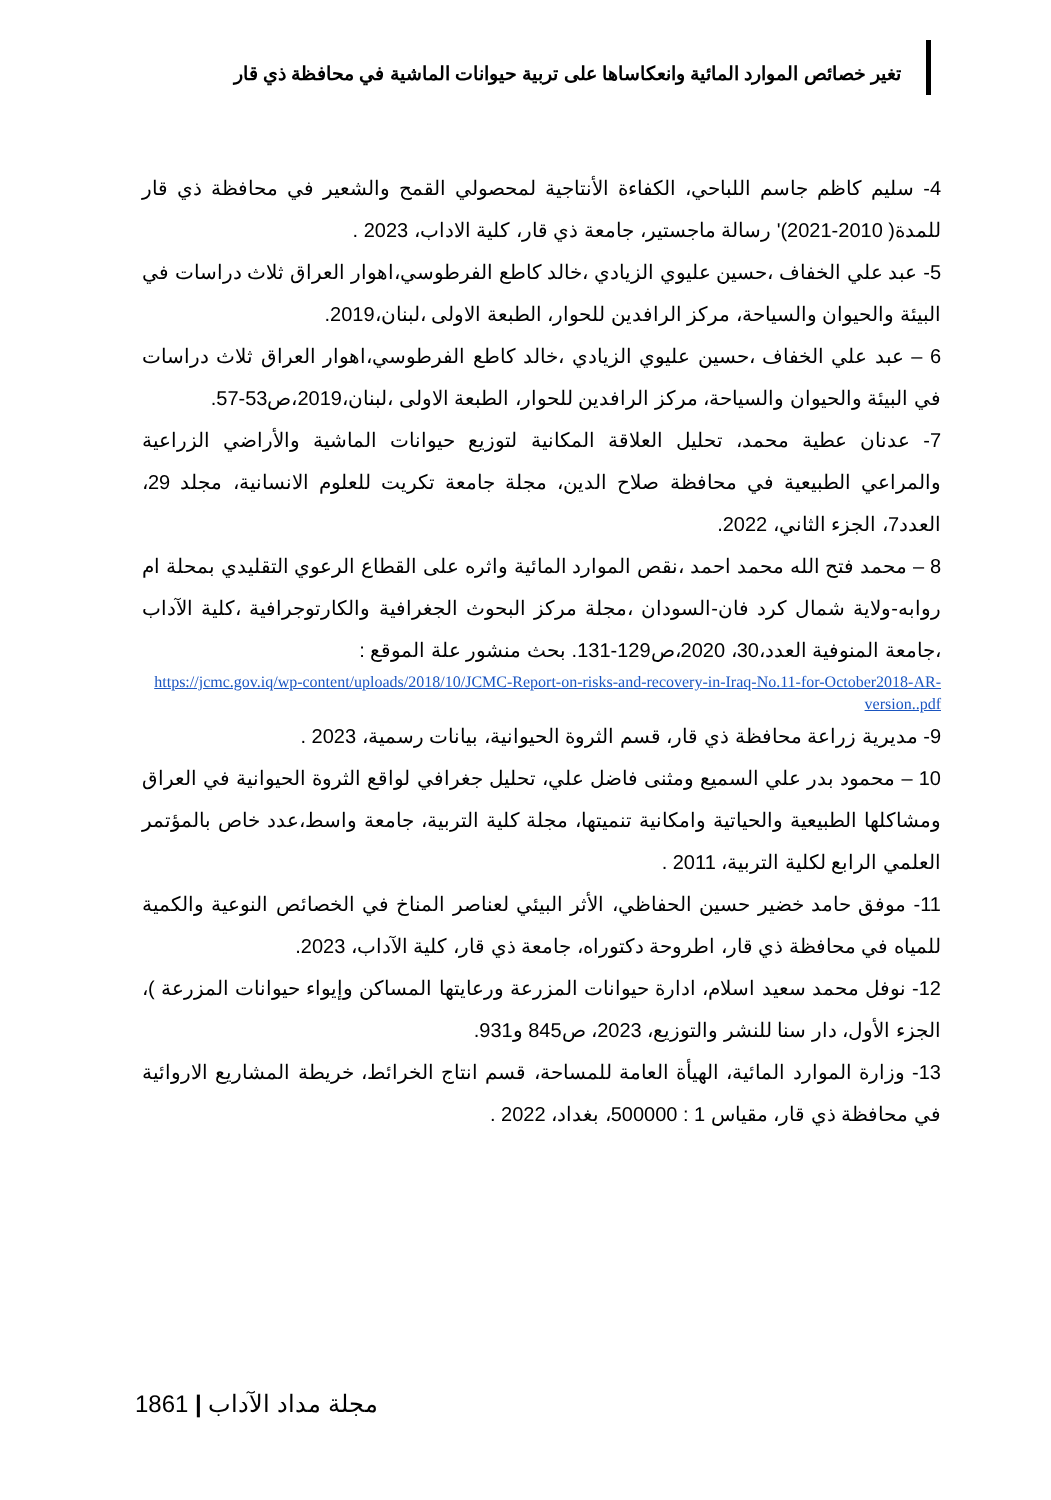تغير خصائص الموارد المائية وانعكاساها على تربية حيوانات الماشية في محافظة ذي قار
4- سليم كاظم جاسم اللباحي، الكفاءة الأنتاجية لمحصولي القمح والشعير في محافظة ذي قار للمدة( 2010-2021)' رسالة ماجستير، جامعة ذي قار، كلية الاداب، 2023 .
5- عبد علي الخفاف ،حسين عليوي الزيادي ،خالد كاطع الفرطوسي،اهوار العراق ثلاث دراسات في البيئة والحيوان والسياحة، مركز الرافدين للحوار، الطبعة الاولى ،لبنان،2019.
6 – عبد علي الخفاف ،حسين عليوي الزيادي ،خالد كاطع الفرطوسي،اهوار العراق ثلاث دراسات في البيئة والحيوان والسياحة، مركز الرافدين للحوار، الطبعة الاولى ،لبنان،2019،ص53-57.
7- عدنان عطية محمد، تحليل العلاقة المكانية لتوزيع حيوانات الماشية والأراضي الزراعية والمراعي الطبيعية في محافظة صلاح الدين، مجلة جامعة تكريت للعلوم الانسانية، مجلد 29، العدد7، الجزء الثاني، 2022.
8 – محمد فتح الله محمد احمد ،نقص الموارد المائية واثره على القطاع الرعوي التقليدي بمحلة ام روابه-ولاية شمال كرد فان-السودان ،مجلة مركز البحوث الجغرافية والكارتوجرافية ،كلية الآداب ،جامعة المنوفية العدد،30، 2020،ص129-131. بحث منشور علة الموقع :
https://jcmc.gov.iq/wp-content/uploads/2018/10/JCMC-Report-on-risks-and-recovery-in-Iraq-No.11-for-October2018-AR-version..pdf
9- مديرية زراعة محافظة ذي قار، قسم الثروة الحيوانية، بيانات رسمية، 2023 .
10 – محمود بدر علي السميع ومثنى فاضل علي، تحليل جغرافي لواقع الثروة الحيوانية في العراق ومشاكلها الطبيعية والحياتية وامكانية تنميتها، مجلة كلية التربية، جامعة واسط،عدد خاص بالمؤتمر العلمي الرابع لكلية التربية، 2011 .
11- موفق حامد خضير حسين الحفاظي، الأثر البيئي لعناصر المناخ في الخصائص النوعية والكمية للمياه في محافظة ذي قار، اطروحة دكتوراه، جامعة ذي قار، كلية الآداب، 2023.
12- نوفل محمد سعيد اسلام، ادارة حيوانات المزرعة ورعايتها المساكن وإيواء حيوانات المزرعة )، الجزء الأول، دار سنا للنشر والتوزيع، 2023، ص845 و931.
13- وزارة الموارد المائية، الهيأة العامة للمساحة، قسم انتاج الخرائط، خريطة المشاريع الاروائية في محافظة ذي قار، مقياس 1 : 500000، بغداد، 2022 .
1861 | مجلة مداد الآداب